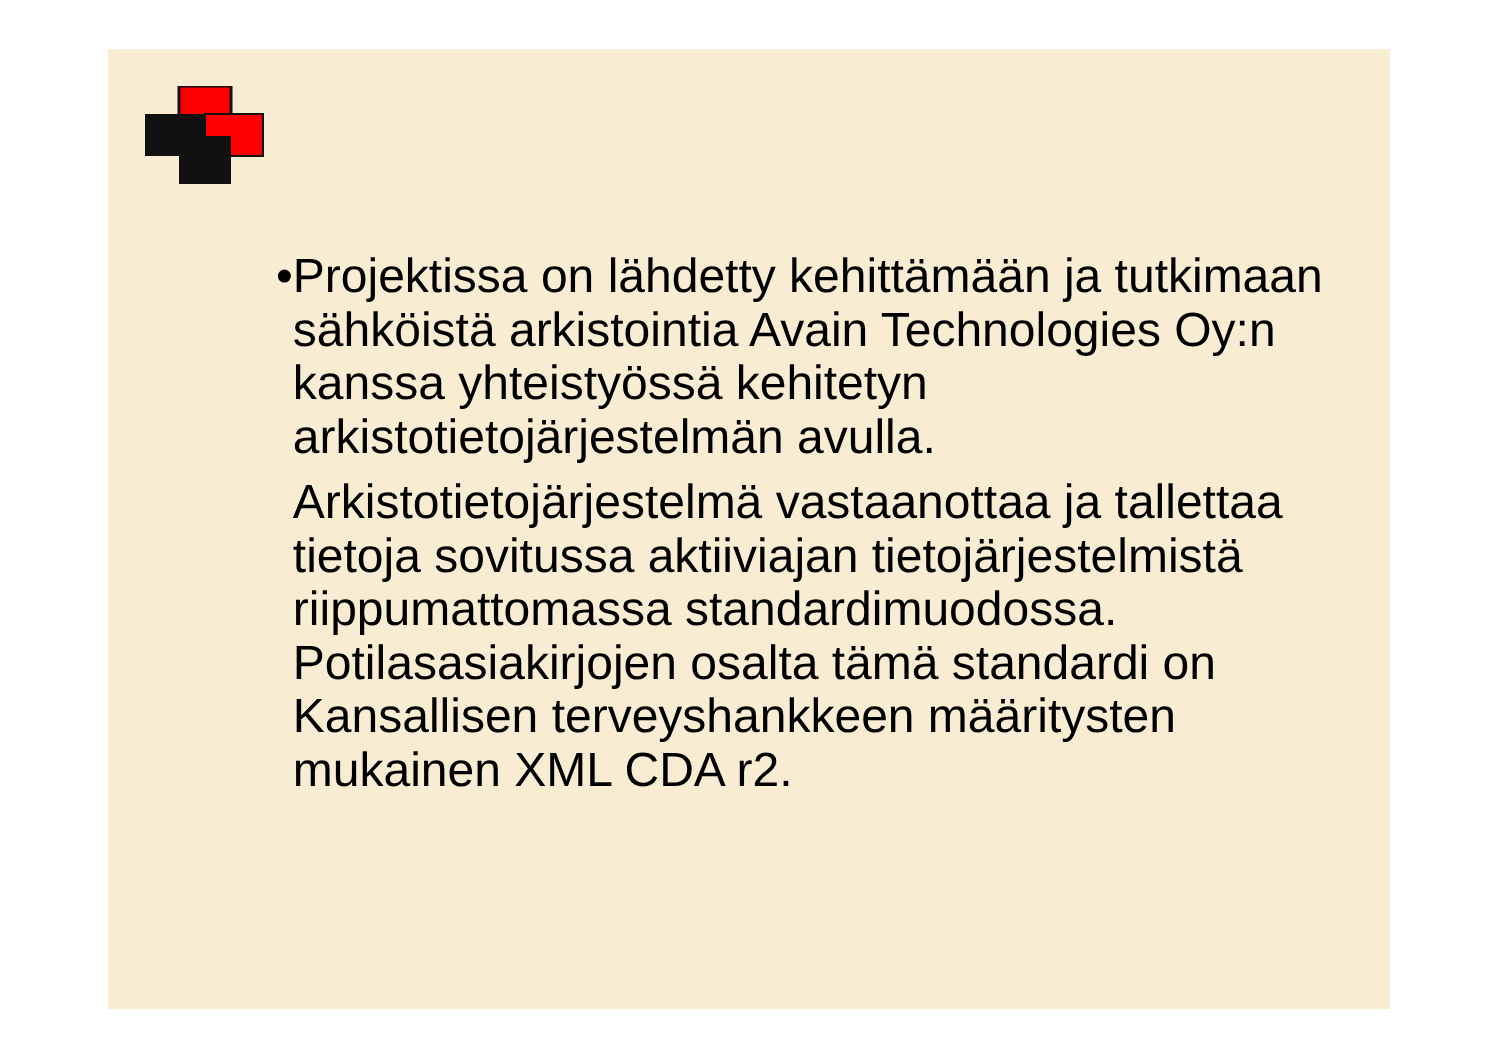• Projektissa on lähdetty kehittämään ja tutkimaan sähköistä arkistointia Avain Technologies Oy:n kanssa yhteistyössä kehitetyn arkistotietojärjestelmän avulla.
Arkistotietojärjestelmä vastaanottaa ja tallettaa tietoja sovitussa aktiiviajan tietojärjestelmistä riippumattomassa standardimuodossa. Potilasasiakirjojen osalta tämä standardi on Kansallisen terveyshankkeen määritysten mukainen XML CDA r2.